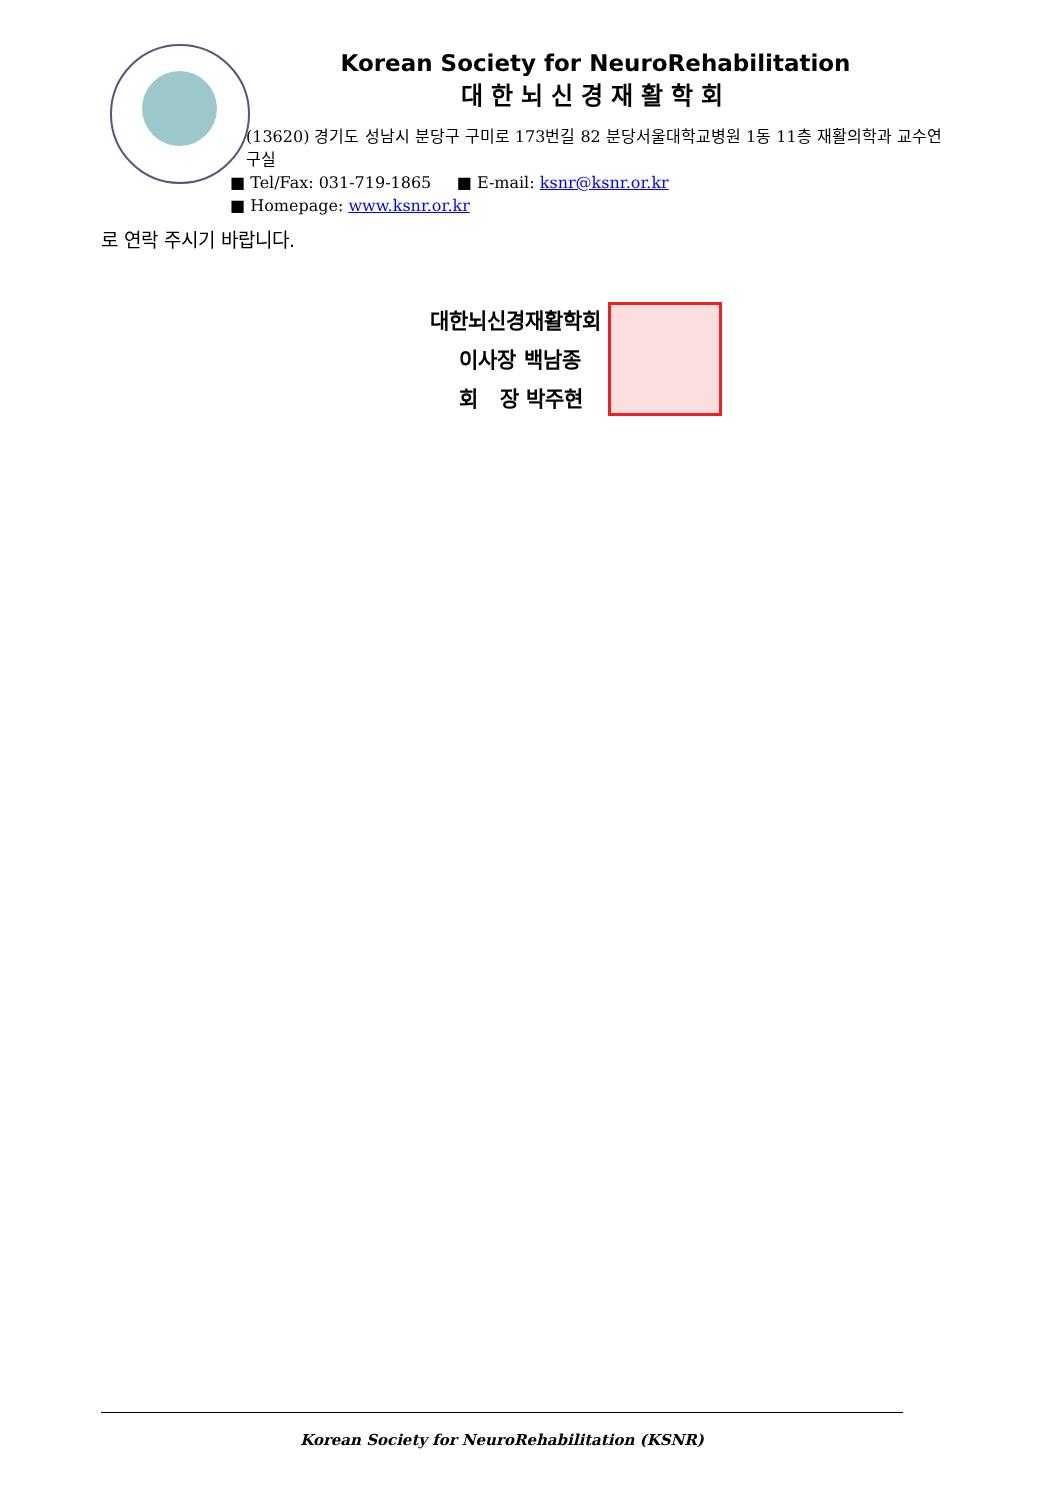Korean Society for NeuroRehabilitation
대한뇌신경재활학회
(13620) 경기도 성남시 분당구 구미로 173번길 82 분당서울대학교병원 1동 11층 재활의학과 교수연구실
■ Tel/Fax: 031-719-1865 ■ E-mail: ksnr@ksnr.or.kr
■ Homepage: www.ksnr.or.kr
로 연락 주시기 바랍니다.
대한뇌신경재활학회
이사장 백남종
회 장 박주현
Korean Society for NeuroRehabilitation (KSNR)